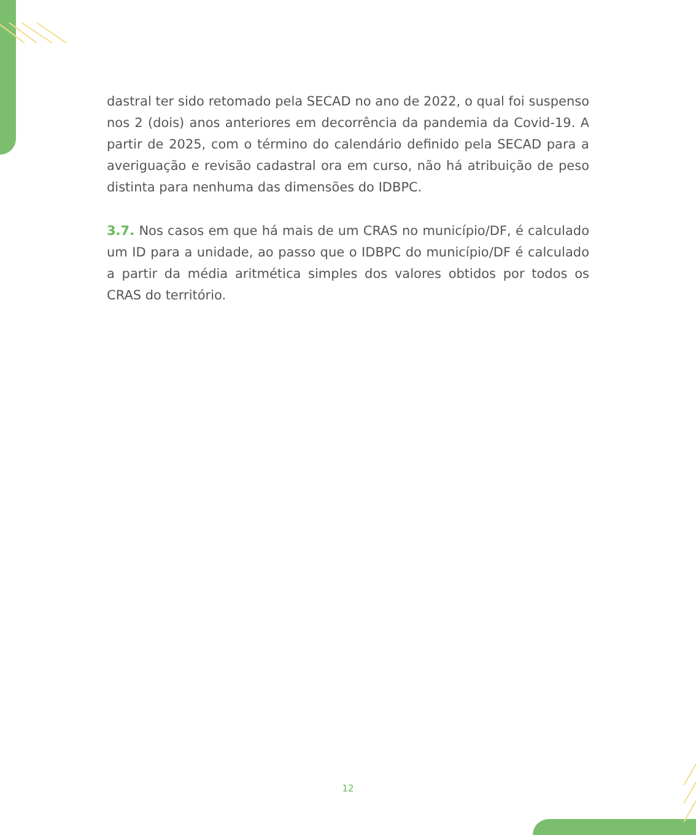dastral ter sido retomado pela SECAD no ano de 2022, o qual foi suspenso nos 2 (dois) anos anteriores em decorrência da pandemia da Covid-19. A partir de 2025, com o término do calendário definido pela SECAD para a averiguação e revisão cadastral ora em curso, não há atribuição de peso distinta para nenhuma das dimensões do IDBPC.
3.7. Nos casos em que há mais de um CRAS no município/DF, é calculado um ID para a unidade, ao passo que o IDBPC do município/DF é calculado a partir da média aritmética simples dos valores obtidos por todos os CRAS do território.
12